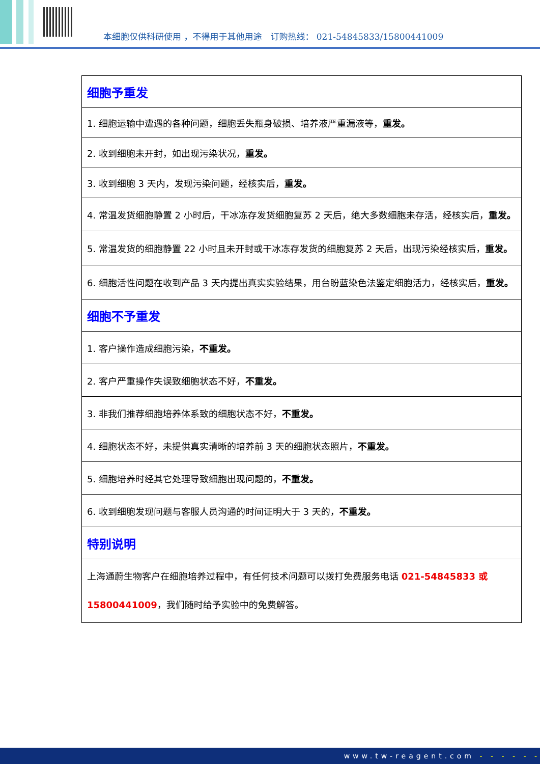本细胞仅供科研使用 ，不得用于其他用途　订购热线： 021-54845833/15800441009
| 细胞予重发 |
| 1. 细胞运输中遭遇的各种问题，细胞丢失瓶身破损、培养液严重漏液等， 重发。 |
| 2. 收到细胞未开封，如出现污染状况， 重发。 |
| 3. 收到细胞 3 天内，发现污染问题，经核实后， 重发。 |
| 4. 常温发货细胞静置 2 小时后，干冰冻存发货细胞复苏 2 天后，绝大多数细胞未存活，经核实后， 重发。 |
| 5. 常温发货的细胞静置 22 小时且未开封或干冰冻存发货的细胞复苏 2 天后，出现污染经核实后， 重发。 |
| 6. 细胞活性问题在收到产品 3 天内提出真实实验结果，用台盼蓝染色法鉴定细胞活力，经核实后， 重发。 |
| 细胞不予重发 |
| 1. 客户操作造成细胞污染， 不重发。 |
| 2. 客户严重操作失误致细胞状态不好， 不重发。 |
| 3. 非我们推荐细胞培养体系致的细胞状态不好， 不重发。 |
| 4. 细胞状态不好，未提供真实清晰的培养前 3 天的细胞状态照片， 不重发。 |
| 5. 细胞培养时经其它处理导致细胞出现问题的， 不重发。 |
| 6. 收到细胞发现问题与客服人员沟通的时间证明大于 3 天的， 不重发。 |
| 特别说明 |
| 上海通蔚生物客户在细胞培养过程中，有任何技术问题可以拨打免费服务电话 021-54845833 或 15800441009 ，我们随时给予实验中的免费解答。 |
www.tw-reagent.com - - - - - -